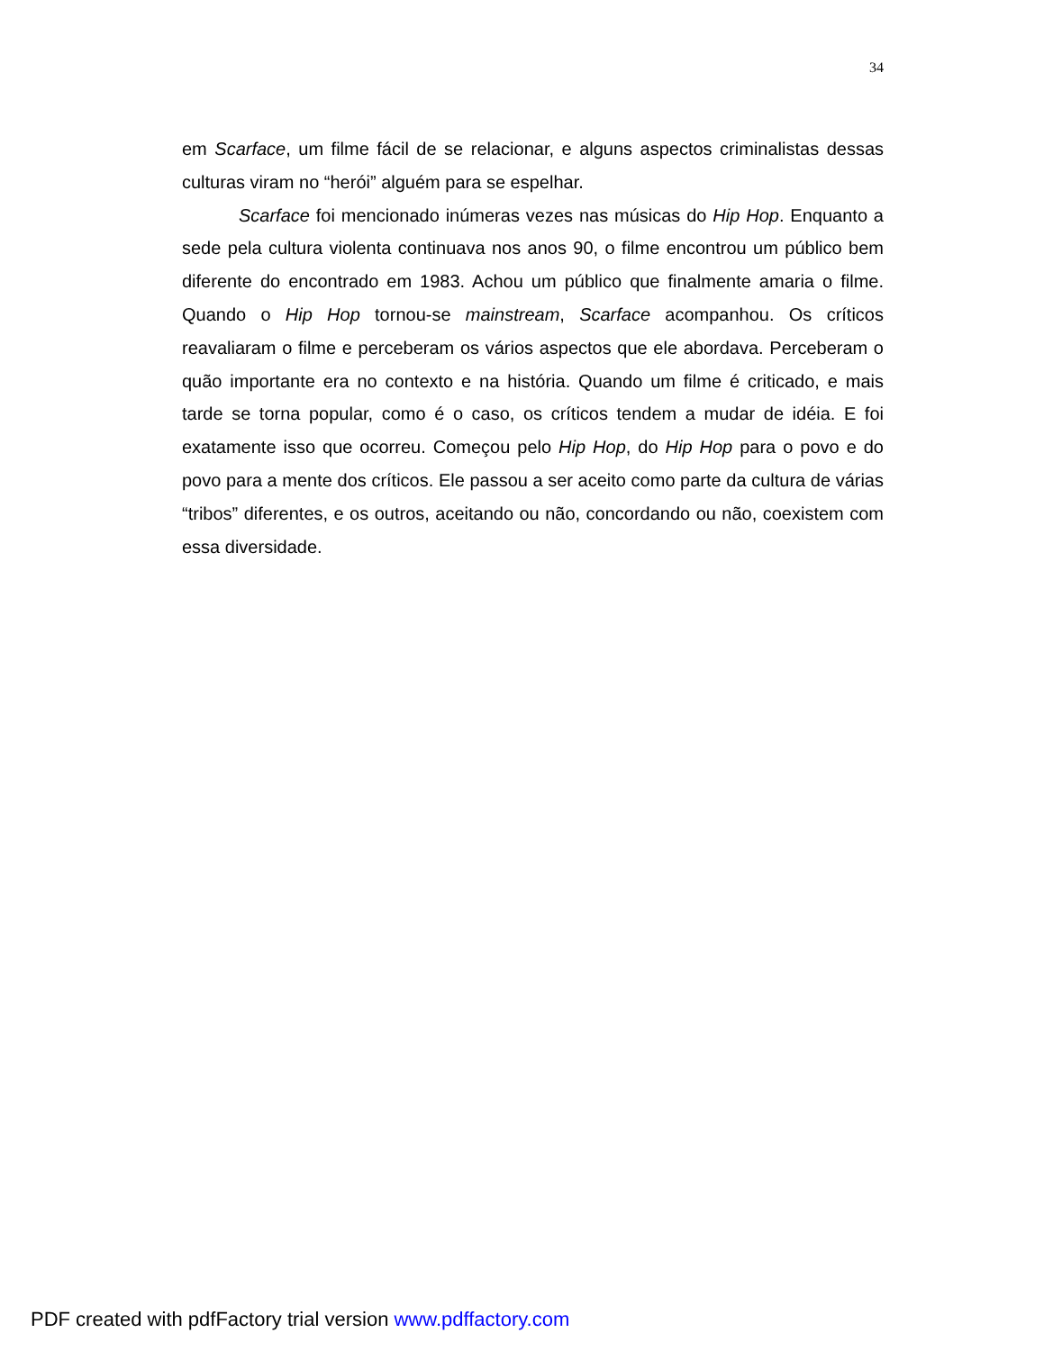34
em Scarface, um filme fácil de se relacionar, e alguns aspectos criminalistas dessas culturas viram no “herói” alguém para se espelhar.
Scarface foi mencionado inúmeras vezes nas músicas do Hip Hop. Enquanto a sede pela cultura violenta continuava nos anos 90, o filme encontrou um público bem diferente do encontrado em 1983. Achou um público que finalmente amaria o filme. Quando o Hip Hop tornou-se mainstream, Scarface acompanhou. Os críticos reavaliaram o filme e perceberam os vários aspectos que ele abordava. Perceberam o quão importante era no contexto e na história. Quando um filme é criticado, e mais tarde se torna popular, como é o caso, os críticos tendem a mudar de idéia. E foi exatamente isso que ocorreu. Começou pelo Hip Hop, do Hip Hop para o povo e do povo para a mente dos críticos. Ele passou a ser aceito como parte da cultura de várias “tribos” diferentes, e os outros, aceitando ou não, concordando ou não, coexistem com essa diversidade.
PDF created with pdfFactory trial version www.pdffactory.com